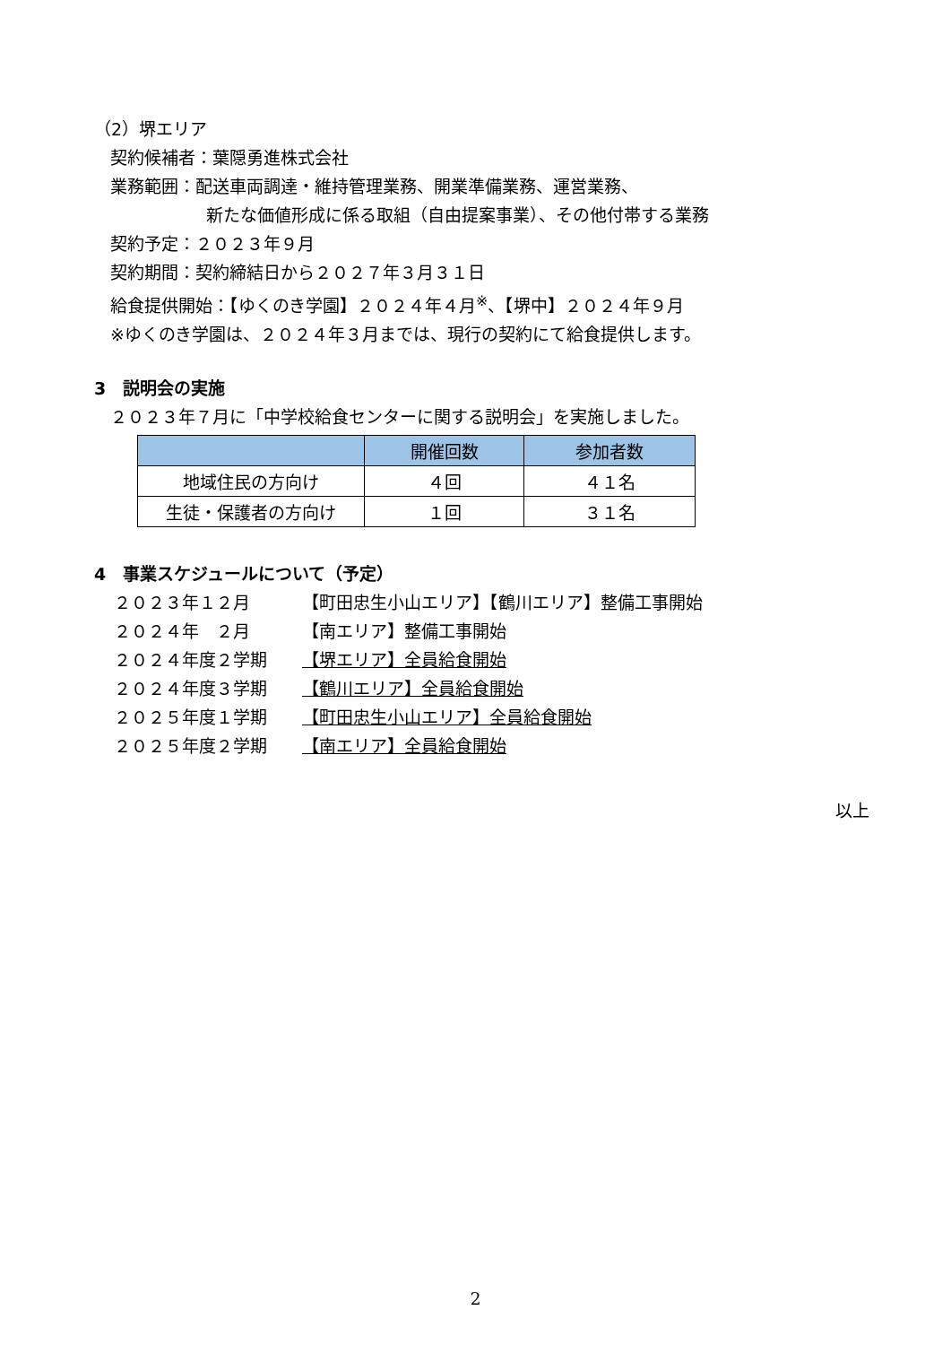（2）堺エリア
契約候補者：葉隠勇進株式会社
業務範囲：配送車両調達・維持管理業務、開業準備業務、運営業務、
新たな価値形成に係る取組（自由提案事業）、その他付帯する業務
契約予定：２０２３年９月
契約期間：契約締結日から２０２７年３月３１日
給食提供開始：【ゆくのき学園】２０２４年４月<sup>※</sup>、【堺中】２０２４年９月
※ゆくのき学園は、２０２４年３月までは、現行の契約にて給食提供します。
3　説明会の実施
２０２３年７月に「中学校給食センターに関する説明会」を実施しました。
| | 開催回数 | 参加者数 |
| --- | --- | --- |
| 地域住民の方向け | ４回 | ４１名 |
| 生徒・保護者の方向け | １回 | ３１名 |
4　事業スケジュールについて（予定）
２０２３年１２月 【町田忠生小山エリア】【鶴川エリア】整備工事開始
２０２４年　２月 【南エリア】整備工事開始
２０２４年度２学期 【堺エリア】全員給食開始
２０２４年度３学期 【鶴川エリア】全員給食開始
２０２５年度１学期 【町田忠生小山エリア】全員給食開始
２０２５年度２学期 【南エリア】全員給食開始
以上
2